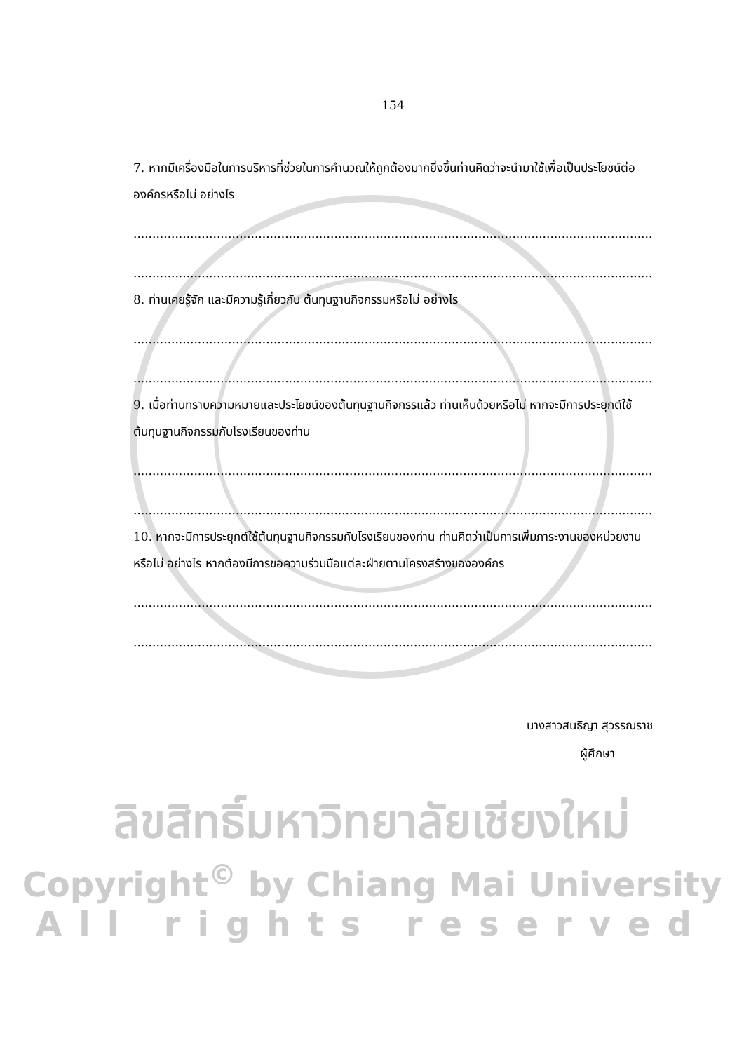154
7. หากมีเครื่องมือในการบริหารที่ช่วยในการคำนวณให้ถูกต้องมากยิ่งขึ้นท่านคิดว่าจะนำมาใช้เพื่อเป็นประโยชน์ต่อองค์กรหรือไม่ อย่างไร
..........................................................................................................................................................
..........................................................................................................................................................
8. ท่านเคยรู้จัก และมีความรู้เกี่ยวกับ ต้นทุนฐานกิจกรรมหรือไม่ อย่างไร
..........................................................................................................................................................
..........................................................................................................................................................
9. เมื่อท่านทราบความหมายและประโยชน์ของต้นทุนฐานกิจกรรแล้ว ท่านเห็นด้วยหรือไม่ หากจะมีการประยุกต์ใช้ต้นทุนฐานกิจกรรมกับโรงเรียนของท่าน
..........................................................................................................................................................
..........................................................................................................................................................
10. หากจะมีการประยุกต์ใช้ต้นทุนฐานกิจกรรมกับโรงเรียนของท่าน ท่านคิดว่าเป็นการเพิ่มภาระงานของหน่วยงานหรือไม่ อย่างไร หากต้องมีการขอความร่วมมือแต่ละฝ่ายตามโครงสร้างขององค์กร
..........................................................................................................................................................
..........................................................................................................................................................
นางสาวสนธิญา สุวรรณราช
ผู้ศึกษา
ลิขสิทธิ์มหาวิทยาลัยเชียงใหม่
Copyright<sup>©</sup> by Chiang Mai University
All rights reserved